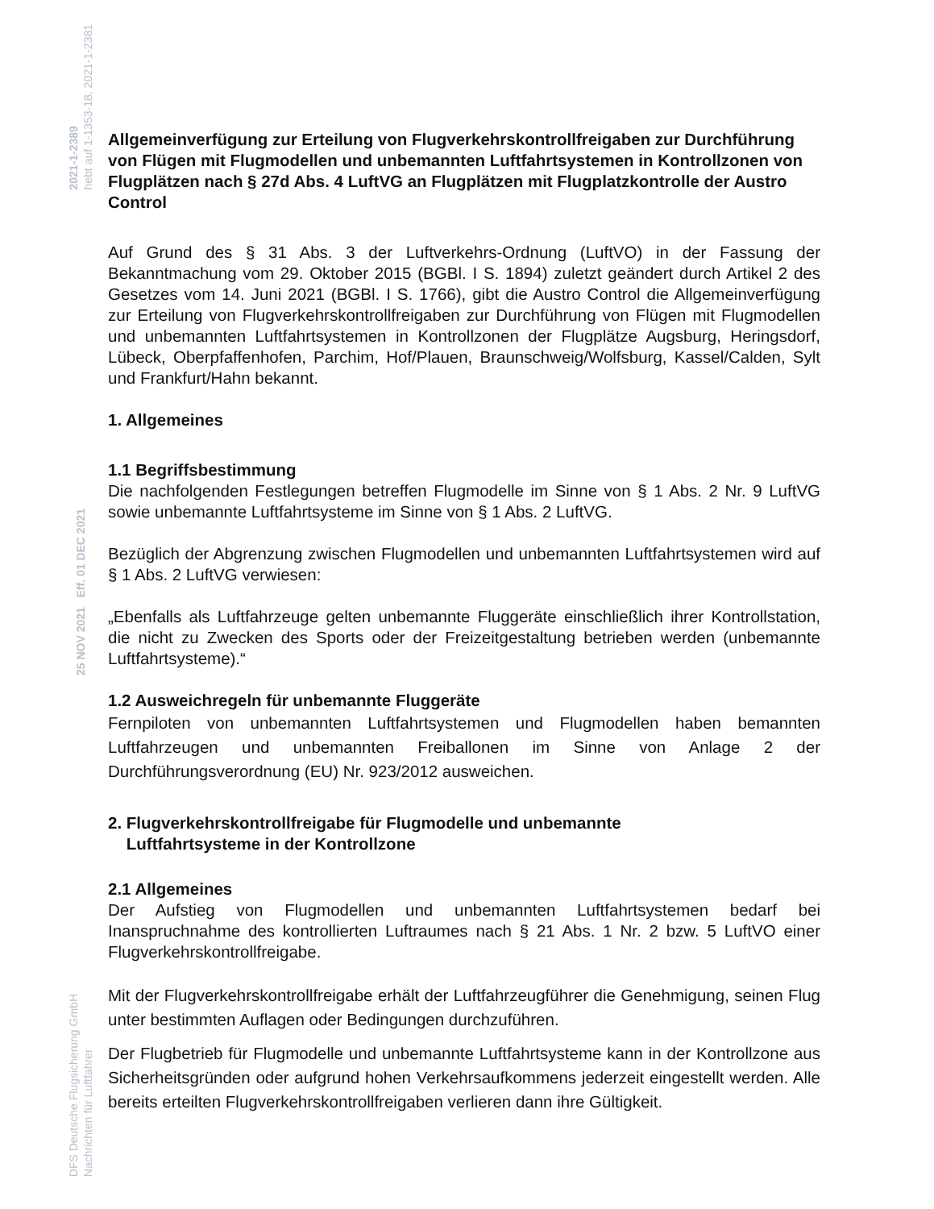2021-1-2389
hebt auf 1-1353-18, 2021-1-2381
25 NOV 2021 Eff. 01 DEC 2021
DFS Deutsche Flugsicherung GmbH
Nachrichten für Luftfahrer
Allgemeinverfügung zur Erteilung von Flugverkehrskontrollfreigaben zur Durchführung von Flügen mit Flugmodellen und unbemannten Luftfahrtsystemen in Kontrollzonen von Flugplätzen nach § 27d Abs. 4 LuftVG an Flugplätzen mit Flugplatzkontrolle der Austro Control
Auf Grund des § 31 Abs. 3 der Luftverkehrs-Ordnung (LuftVO) in der Fassung der Bekanntmachung vom 29. Oktober 2015 (BGBl. I S. 1894) zuletzt geändert durch Artikel 2 des Gesetzes vom 14. Juni 2021 (BGBl. I S. 1766), gibt die Austro Control die Allgemeinverfügung zur Erteilung von Flugverkehrskontrollfreigaben zur Durchführung von Flügen mit Flugmodellen und unbemannten Luftfahrtsystemen in Kontrollzonen der Flugplätze Augsburg, Heringsdorf, Lübeck, Oberpfaffenhofen, Parchim, Hof/Plauen, Braunschweig/Wolfsburg, Kassel/Calden, Sylt und Frankfurt/Hahn bekannt.
1. Allgemeines
1.1 Begriffsbestimmung
Die nachfolgenden Festlegungen betreffen Flugmodelle im Sinne von § 1 Abs. 2 Nr. 9 LuftVG sowie unbemannte Luftfahrtsysteme im Sinne von § 1 Abs. 2 LuftVG.
Bezüglich der Abgrenzung zwischen Flugmodellen und unbemannten Luftfahrtsystemen wird auf § 1 Abs. 2 LuftVG verwiesen:
„Ebenfalls als Luftfahrzeuge gelten unbemannte Fluggeräte einschließlich ihrer Kontrollstation, die nicht zu Zwecken des Sports oder der Freizeitgestaltung betrieben werden (unbemannte Luftfahrtsysteme).“
1.2 Ausweichregeln für unbemannte Fluggeräte
Fernpiloten von unbemannten Luftfahrtsystemen und Flugmodellen haben bemannten Luftfahrzeugen und unbemannten Freiballonen im Sinne von Anlage 2 der Durchführungsverordnung (EU) Nr. 923/2012 ausweichen.
2. Flugverkehrskontrollfreigabe für Flugmodelle und unbemannte
Luftfahrtsysteme in der Kontrollzone
2.1 Allgemeines
Der Aufstieg von Flugmodellen und unbemannten Luftfahrtsystemen bedarf bei Inanspruchnahme des kontrollierten Luftraumes nach § 21 Abs. 1 Nr. 2 bzw. 5 LuftVO einer Flugverkehrskontrollfreigabe.
Mit der Flugverkehrskontrollfreigabe erhält der Luftfahrzeugführer die Genehmigung, seinen Flug unter bestimmten Auflagen oder Bedingungen durchzuführen.
Der Flugbetrieb für Flugmodelle und unbemannte Luftfahrtsysteme kann in der Kontrollzone aus Sicherheitsgründen oder aufgrund hohen Verkehrsaufkommens jederzeit eingestellt werden. Alle bereits erteilten Flugverkehrskontrollfreigaben verlieren dann ihre Gültigkeit.